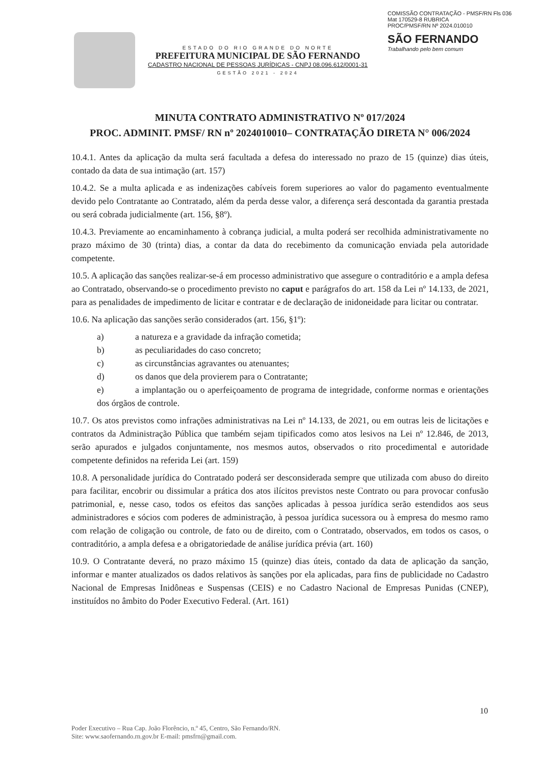ESTADO DO RIO GRANDE DO NORTE
PREFEITURA MUNICIPAL DE SÃO FERNANDO
CADASTRO NACIONAL DE PESSOAS JURÍDICAS - CNPJ 08.096.612/0001-31
GESTÃO 2021 - 2024
COMISSÃO CONTRATAÇÃO - PMSF/RN Fls 036 Mat 170529-8 RUBRICA
PROC/PMSF/RN Nº 2024.010010
SÃO FERNANDO
Trabalhando pelo bem comum
MINUTA CONTRATO ADMINISTRATIVO Nº 017/2024
PROC. ADMINIT. PMSF/ RN nº 2024010010– CONTRATAÇÃO DIRETA N° 006/2024
10.4.1. Antes da aplicação da multa será facultada a defesa do interessado no prazo de 15 (quinze) dias úteis, contado da data de sua intimação (art. 157)
10.4.2. Se a multa aplicada e as indenizações cabíveis forem superiores ao valor do pagamento eventualmente devido pelo Contratante ao Contratado, além da perda desse valor, a diferença será descontada da garantia prestada ou será cobrada judicialmente (art. 156, §8º).
10.4.3. Previamente ao encaminhamento à cobrança judicial, a multa poderá ser recolhida administrativamente no prazo máximo de 30 (trinta) dias, a contar da data do recebimento da comunicação enviada pela autoridade competente.
10.5. A aplicação das sanções realizar-se-á em processo administrativo que assegure o contraditório e a ampla defesa ao Contratado, observando-se o procedimento previsto no caput e parágrafos do art. 158 da Lei nº 14.133, de 2021, para as penalidades de impedimento de licitar e contratar e de declaração de inidoneidade para licitar ou contratar.
10.6. Na aplicação das sanções serão considerados (art. 156, §1º):
a) a natureza e a gravidade da infração cometida;
b) as peculiaridades do caso concreto;
c) as circunstâncias agravantes ou atenuantes;
d) os danos que dela provierem para o Contratante;
e) a implantação ou o aperfeiçoamento de programa de integridade, conforme normas e orientações dos órgãos de controle.
10.7. Os atos previstos como infrações administrativas na Lei nº 14.133, de 2021, ou em outras leis de licitações e contratos da Administração Pública que também sejam tipificados como atos lesivos na Lei nº 12.846, de 2013, serão apurados e julgados conjuntamente, nos mesmos autos, observados o rito procedimental e autoridade competente definidos na referida Lei (art. 159)
10.8. A personalidade jurídica do Contratado poderá ser desconsiderada sempre que utilizada com abuso do direito para facilitar, encobrir ou dissimular a prática dos atos ilícitos previstos neste Contrato ou para provocar confusão patrimonial, e, nesse caso, todos os efeitos das sanções aplicadas à pessoa jurídica serão estendidos aos seus administradores e sócios com poderes de administração, à pessoa jurídica sucessora ou à empresa do mesmo ramo com relação de coligação ou controle, de fato ou de direito, com o Contratado, observados, em todos os casos, o contraditório, a ampla defesa e a obrigatoriedade de análise jurídica prévia (art. 160)
10.9. O Contratante deverá, no prazo máximo 15 (quinze) dias úteis, contado da data de aplicação da sanção, informar e manter atualizados os dados relativos às sanções por ela aplicadas, para fins de publicidade no Cadastro Nacional de Empresas Inidôneas e Suspensas (CEIS) e no Cadastro Nacional de Empresas Punidas (CNEP), instituídos no âmbito do Poder Executivo Federal. (Art. 161)
10
Poder Executivo – Rua Cap. João Florêncio, n.º 45, Centro, São Fernando/RN.
Site: www.saofernando.rn.gov.br E-mail: pmsfrn@gmail.com.